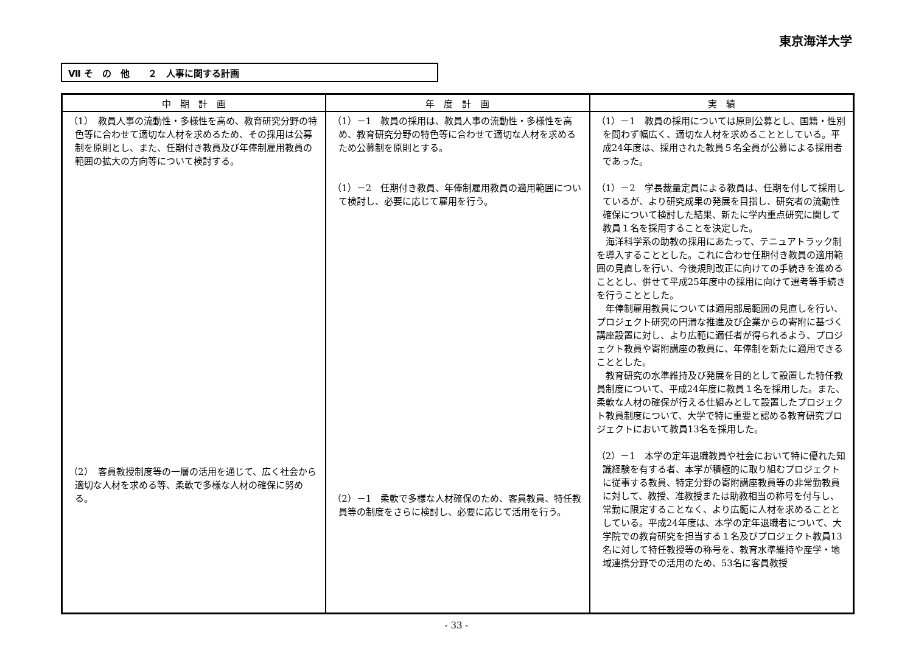東京海洋大学
Ⅶ そ　の　他　　２　人事に関する計画
| 中 期 計 画 | 年 度 計 画 | 実 績 |
| --- | --- | --- |
| （1） 教員人事の流動性・多様性を高め、教育研究分野の特色等に合わせて適切な人材を求めるため、その採用は公募制を原則とし、また、任期付き教員及び年俸制雇用教員の範囲の拡大の方向等について検討する。 （2） 客員教授制度等の一層の活用を通じて、広く社会から適切な人材を求める等、柔軟で多様な人材の確保に努める。 | （1）－1 教員の採用は、教員人事の流動性・多様性を高め、教育研究分野の特色等に合わせて適切な人材を求めるため公募制を原則とする。 （1）－2 任期付き教員、年俸制雇用教員の適用範囲について検討し、必要に応じて雇用を行う。 （2）－1 柔軟で多様な人材確保のため、客員教員、特任教員等の制度をさらに検討し、必要に応じて活用を行う。 | （1）－1 教員の採用については原則公募とし、国籍・性別を問わず幅広く、適切な人材を求めることとしている。平成24年度は、採用された教員５名全員が公募による採用者であった。 （1）－2 学長裁量定員による教員は、任期を付して採用しているが、より研究成果の発展を目指し、研究者の流動性確保について検討した結果、新たに学内重点研究に関して教員１名を採用することを決定した。 海洋科学系の助教の採用にあたって、テニュアトラック制を導入することとした。これに合わせ任期付き教員の適用範囲の見直しを行い、今後規則改正に向けての手続きを進めることとし、併せて平成25年度中の採用に向けて選考等手続きを行うこととした。 年俸制雇用教員については適用部局範囲の見直しを行い、プロジェクト研究の円滑な推進及び企業からの寄附に基づく講座設置に対し、より広範に適任者が得られるよう、プロジェクト教員や寄附講座の教員に、年俸制を新たに適用できることとした。 教育研究の水準維持及び発展を目的として設置した特任教員制度について、平成24年度に教員１名を採用した。また、柔軟な人材の確保が行える仕組みとして設置したプロジェクト教員制度について、大学で特に重要と認める教育研究プロジェクトにおいて教員13名を採用した。 （2）－1 本学の定年退職教員や社会において特に優れた知識経験を有する者、本学が積極的に取り組むプロジェクトに従事する教員、特定分野の寄附講座教員等の非常勤教員に対して、教授、准教授または助教相当の称号を付与し、常勤に限定することなく、より広範に人材を求めることとしている。平成24年度は、本学の定年退職者について、大学院での教育研究を担当する１名及びプロジェクト教員13名に対して特任教授等の称号を、教育水準維持や産学・地域連携分野での活用のため、53名に客員教授 |
- 33 -